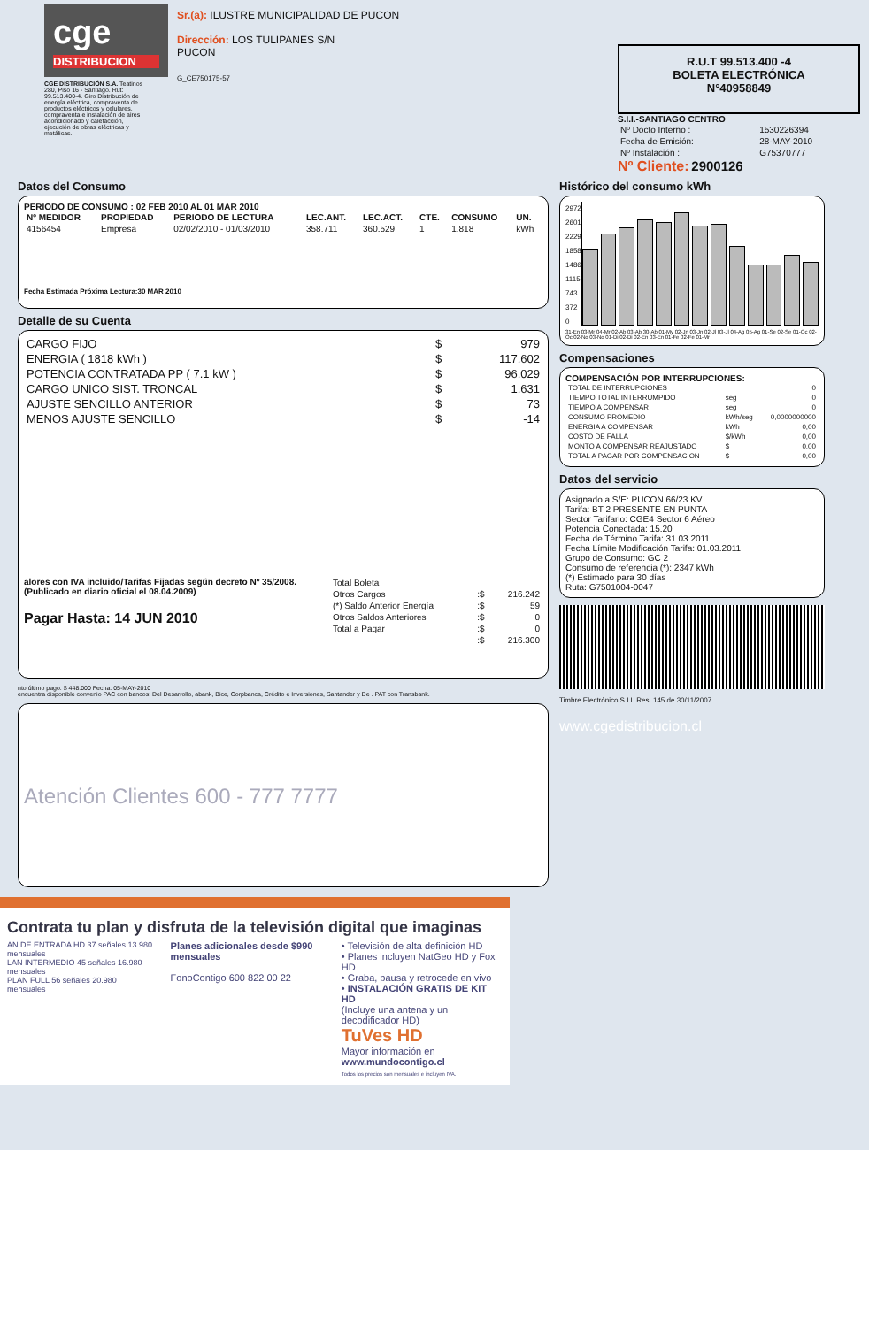cge
DISTRIBUCION
CGE DISTRIBUCIÓN S.A. Teatinos 280, Piso 16 - Santiago. Rut: 99.513.400-4. Giro Distribución de energía eléctrica, compraventa de productos eléctricos y celulares, compraventa e instalación de aires acondicionado y calefacción, ejecución de obras eléctricas y metálicas.
Sr.(a): ILUSTRE MUNICIPALIDAD DE PUCON
Dirección: LOS TULIPANES S/N
PUCON
G_CE750175-57
R.U.T 99.513.400 -4
BOLETA ELECTRÓNICA
N°40958849
S.I.I.-SANTIAGO CENTRO
| Nº Docto Interno : | 1530226394 |
| Fecha de Emisión: | 28-MAY-2010 |
| Nº Instalación : | G75370777 |
Nº Cliente: 2900126
Datos del Consumo
PERIODO DE CONSUMO : 02 FEB 2010 AL 01 MAR 2010
| Nº MEDIDOR | PROPIEDAD | PERIODO DE LECTURA | LEC.ANT. | LEC.ACT. | CTE. | CONSUMO | UN. |
| --- | --- | --- | --- | --- | --- | --- | --- |
| 4156454 | Empresa | 02/02/2010 - 01/03/2010 | 358.711 | 360.529 | 1 | 1.818 | kWh |
Fecha Estimada Próxima Lectura:30 MAR 2010
Detalle de su Cuenta
| CARGO FIJO | $ | 979 |
| ENERGIA ( 1818 kWh ) | $ | 117.602 |
| POTENCIA CONTRATADA PP ( 7.1 kW ) | $ | 96.029 |
| CARGO UNICO SIST. TRONCAL | $ | 1.631 |
| AJUSTE SENCILLO ANTERIOR | $ | 73 |
| MENOS AJUSTE SENCILLO | $ | -14 |
alores con IVA incluido/Tarifas Fijadas según decreto Nº 35/2008. (Publicado en diario oficial el 08.04.2009)
Pagar Hasta: 14 JUN 2010
| Total Boleta | | |
| Otros Cargos | :$ | 216.242 |
| (*) Saldo Anterior Energía | :$ | 59 |
| Otros Saldos Anteriores | :$ | 0 |
| Total a Pagar | :$ | 0 |
| | :$ | 216.300 |
nto último pago: $ 448.000 Fecha: 05-MAY-2010
encuentra disponible convenio PAC con bancos: Del Desarrollo, abank, Bice, Corpbanca, Crédito e Inversiones, Santander y De . PAT con Transbank.
Atención Clientes 600 - 777 7777
Histórico del consumo kWh
2972
2601
2229
1858
1486
1115
743
372
0
31-En 03-Mr 04-Mr 02-Ab 03-Ab 30-Ab 01-My 02-Jn 03-Jn 02-Jl 03-Jl 04-Ag 05-Ag 01-Se 02-Se 01-Oc 02-Oc 02-No 03-No 01-Di 02-Di 02-En 03-En 01-Fe 02-Fe 01-Mr
Compensaciones
COMPENSACIÓN POR INTERRUPCIONES:
| TOTAL DE INTERRUPCIONES | | 0 |
| TIEMPO TOTAL INTERRUMPIDO | seg | 0 |
| TIEMPO A COMPENSAR | seg | 0 |
| CONSUMO PROMEDIO | kWh/seg | 0,0000000000 |
| ENERGIA A COMPENSAR | kWh | 0,00 |
| COSTO DE FALLA | $/kWh | 0,00 |
| MONTO A COMPENSAR REAJUSTADO | $ | 0,00 |
| TOTAL A PAGAR POR COMPENSACION | $ | 0,00 |
Datos del servicio
Asignado a S/E: PUCON 66/23 KV
Tarifa: BT 2 PRESENTE EN PUNTA
Sector Tarifario: CGE4 Sector 6 Aéreo
Potencia Conectada: 15.20
Fecha de Término Tarifa: 31.03.2011
Fecha Límite Modificación Tarifa: 01.03.2011
Grupo de Consumo: GC 2
Consumo de referencia (*): 2347 kWh
(*) Estimado para 30 días
Ruta: G7501004-0047
Timbre Electrónico S.I.I. Res. 145 de 30/11/2007
www.cgedistribucion.cl
Contrata tu plan y disfruta de la televisión digital que imaginas
AN DE ENTRADA HD 37 señales 13.980 mensuales
LAN INTERMEDIO 45 señales 16.980 mensuales
PLAN FULL 56 señales 20.980 mensuales
Planes adicionales desde $990 mensuales
FonoContigo 600 822 00 22
• Televisión de alta definición HD
• Planes incluyen NatGeo HD y Fox HD
• Graba, pausa y retrocede en vivo
• INSTALACIÓN GRATIS DE KIT HD
(Incluye una antena y un decodificador HD)
TuVes HD
Mayor información en www.mundocontigo.cl
Todos los precios son mensuales e incluyen IVA.